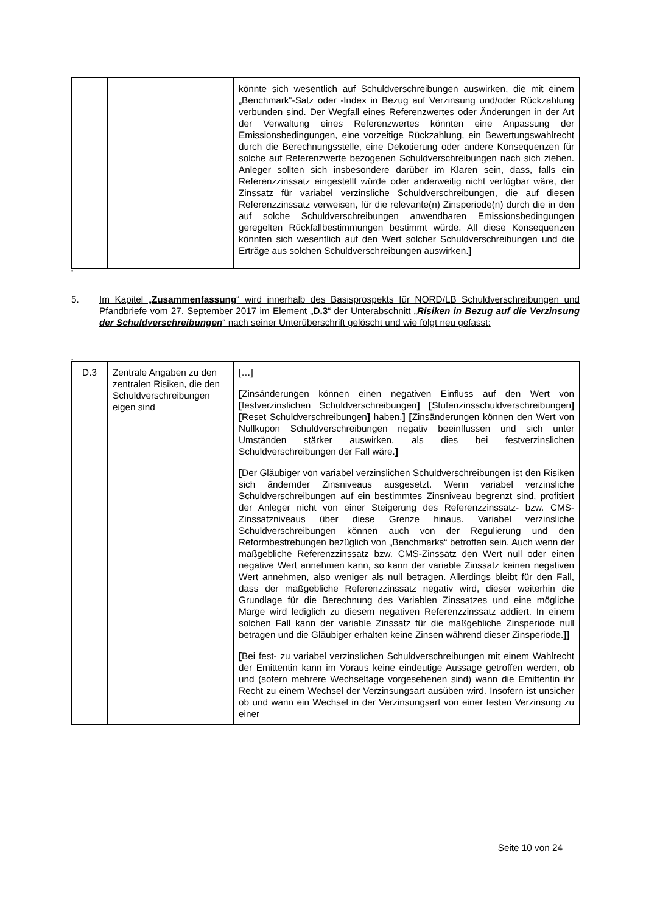| | | könnte sich wesentlich auf Schuldverschreibungen auswirken, die mit einem „Benchmark“-Satz oder -Index in Bezug auf Verzinsung und/oder Rückzahlung verbunden sind. Der Wegfall eines Referenzwertes oder Änderungen in der Art der Verwaltung eines Referenzwertes könnten eine Anpassung der Emissionsbedingungen, eine vorzeitige Rückzahlung, ein Bewertungswahlrecht durch die Berechnungsstelle, eine Dekotierung oder andere Konsequenzen für solche auf Referenzwerte bezogenen Schuldverschreibungen nach sich ziehen. Anleger sollten sich insbesondere darüber im Klaren sein, dass, falls ein Referenzzinssatz eingestellt würde oder anderweitig nicht verfügbar wäre, der Zinssatz für variabel verzinsliche Schuldverschreibungen, die auf diesen Referenzzinssatz verweisen, für die relevante(n) Zinsperiode(n) durch die in den auf solche Schuldverschreibungen anwendbaren Emissionsbedingungen geregelten Rückfallbestimmungen bestimmt würde. All diese Konsequenzen könnten sich wesentlich auf den Wert solcher Schuldverschreibungen und die Erträge aus solchen Schuldverschreibungen auswirken. ] |
“
5. Im Kapitel „Zusammenfassung“ wird innerhalb des Basisprospekts für NORD/LB Schuldverschreibungen und Pfandbriefe vom 27. September 2017 im Element „D.3“ der Unterabschnitt „Risiken in Bezug auf die Verzinsung der Schuldverschreibungen“ nach seiner Unterüberschrift gelöscht und wie folgt neu gefasst:
„
| D.3 | Zentrale Angaben zu den zentralen Risiken, die den Schuldverschreibungen eigen sind | […] [ Zinsänderungen können einen negativen Einfluss auf den Wert von [ festverzinslichen Schuldverschreibungen ] [ Stufenzinsschuldverschreibungen ] [ Reset Schuldverschreibungen ] haben. ] [ Zinsänderungen können den Wert von Nullkupon Schuldverschreibungen negativ beeinflussen und sich unter Umständen stärker auswirken, als dies bei festverzinslichen Schuldverschreibungen der Fall wäre. ] [ Der Gläubiger von variabel verzinslichen Schuldverschreibungen ist den Risiken sich ändernder Zinsniveaus ausgesetzt. Wenn variabel verzinsliche Schuldverschreibungen auf ein bestimmtes Zinsniveau begrenzt sind, profitiert der Anleger nicht von einer Steigerung des Referenzzinssatz- bzw. CMS-Zinssatzniveaus über diese Grenze hinaus. Variabel verzinsliche Schuldverschreibungen können auch von der Regulierung und den Reformbestrebungen bezüglich von „Benchmarks“ betroffen sein. Auch wenn der maßgebliche Referenzzinssatz bzw. CMS-Zinssatz den Wert null oder einen negative Wert annehmen kann, so kann der variable Zinssatz keinen negativen Wert annehmen, also weniger als null betragen. Allerdings bleibt für den Fall, dass der maßgebliche Referenzzinssatz negativ wird, dieser weiterhin die Grundlage für die Berechnung des Variablen Zinssatzes und eine mögliche Marge wird lediglich zu diesem negativen Referenzzinssatz addiert. In einem solchen Fall kann der variable Zinssatz für die maßgebliche Zinsperiode null betragen und die Gläubiger erhalten keine Zinsen während dieser Zinsperiode. ]] [ Bei fest- zu variabel verzinslichen Schuldverschreibungen mit einem Wahlrecht der Emittentin kann im Voraus keine eindeutige Aussage getroffen werden, ob und (sofern mehrere Wechseltage vorgesehenen sind) wann die Emittentin ihr Recht zu einem Wechsel der Verzinsungsart ausüben wird. Insofern ist unsicher ob und wann ein Wechsel in der Verzinsungsart von einer festen Verzinsung zu einer |
Seite 10 von 24